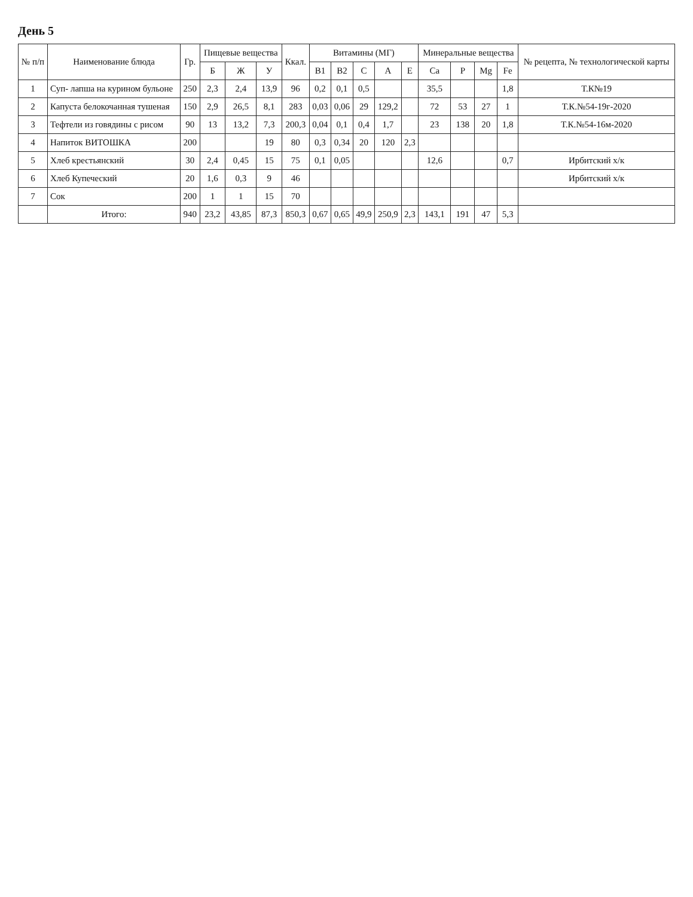День 5
| № п/п | Наименование блюда | Гр. | Пищевые вещества | | | Ккал. | Витамины (МГ) | | | | | Минеральные вещества | | | | № рецепта, № технологической карты |
| --- | --- | --- | --- | --- | --- | --- | --- | --- | --- | --- | --- | --- | --- | --- | --- | --- |
| | | | Б | Ж | У | | B1 | B2 | C | A | E | Ca | P | Mg | Fe | |
| 1 | Суп- лапша на курином бульоне | 250 | 2,3 | 2,4 | 13,9 | 96 | 0,2 | 0,1 | 0,5 | | | 35,5 | | | 1,8 | Т.К№19 |
| 2 | Капуста белокочанная тушеная | 150 | 2,9 | 26,5 | 8,1 | 283 | 0,03 | 0,06 | 29 | 129,2 | | 72 | 53 | 27 | 1 | Т.К.№54-19г-2020 |
| 3 | Тефтели из говядины с рисом | 90 | 13 | 13,2 | 7,3 | 200,3 | 0,04 | 0,1 | 0,4 | 1,7 | | 23 | 138 | 20 | 1,8 | Т.К.№54-16м-2020 |
| 4 | Напиток ВИТОШКА | 200 | | | 19 | 80 | 0,3 | 0,34 | 20 | 120 | 2,3 | | | | | |
| 5 | Хлеб крестьянский | 30 | 2,4 | 0,45 | 15 | 75 | 0,1 | 0,05 | | | | 12,6 | | | 0,7 | Ирбитский х/к |
| 6 | Хлеб Купеческий | 20 | 1,6 | 0,3 | 9 | 46 | | | | | | | | | | Ирбитский х/к |
| 7 | Сок | 200 | 1 | 1 | 15 | 70 | | | | | | | | | | |
| | Итого: | 940 | 23,2 | 43,85 | 87,3 | 850,3 | 0,67 | 0,65 | 49,9 | 250,9 | 2,3 | 143,1 | 191 | 47 | 5,3 | |